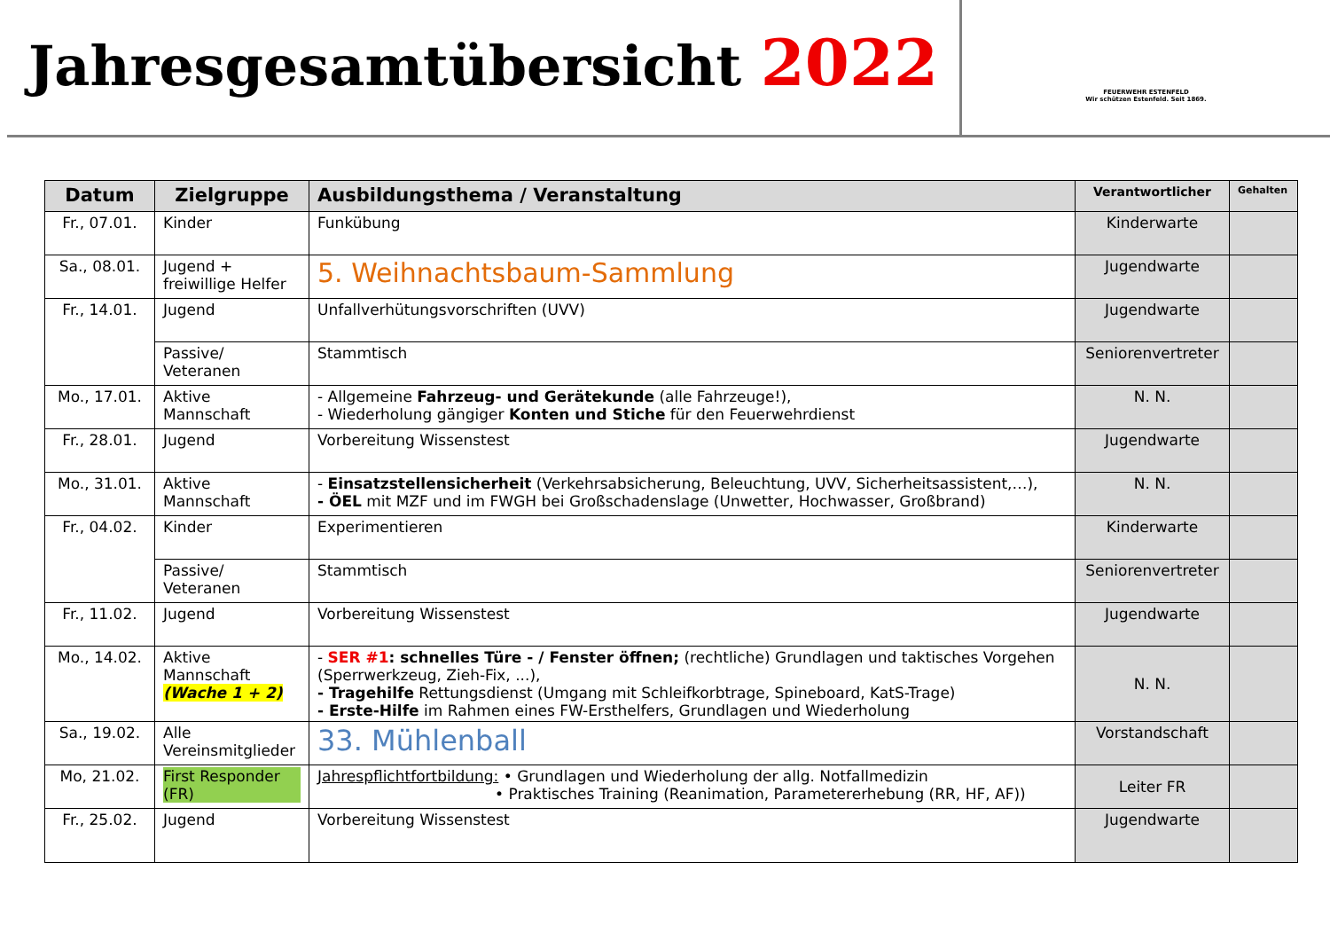Jahresgesamtübersicht 2022
FEUERWEHR ESTENFELD
Wir schützen Estenfeld. Seit 1869.
| Datum | Zielgruppe | Ausbildungsthema / Veranstaltung | Verantwortlicher | Gehalten |
| --- | --- | --- | --- | --- |
| Fr., 07.01. | Kinder | Funkübung | Kinderwarte | |
| Sa., 08.01. | Jugend + freiwillige Helfer | 5. Weihnachtsbaum-Sammlung | Jugendwarte | |
| Fr., 14.01. | Jugend | Unfallverhütungsvorschriften (UVV) | Jugendwarte | |
| | Passive/ Veteranen | Stammtisch | Seniorenvertreter | |
| Mo., 17.01. | Aktive Mannschaft | - Allgemeine Fahrzeug- und Gerätekunde (alle Fahrzeuge!), - Wiederholung gängiger Konten und Stiche für den Feuerwehrdienst | N. N. | |
| Fr., 28.01. | Jugend | Vorbereitung Wissenstest | Jugendwarte | |
| Mo., 31.01. | Aktive Mannschaft | - Einsatzstellensicherheit (Verkehrsabsicherung, Beleuchtung, UVV, Sicherheitsassistent,…), - ÖEL mit MZF und im FWGH bei Großschadenslage (Unwetter, Hochwasser, Großbrand) | N. N. | |
| Fr., 04.02. | Kinder | Experimentieren | Kinderwarte | |
| | Passive/ Veteranen | Stammtisch | Seniorenvertreter | |
| Fr., 11.02. | Jugend | Vorbereitung Wissenstest | Jugendwarte | |
| Mo., 14.02. | Aktive Mannschaft (Wache 1 + 2) | - SER #1 : schnelles Türe - / Fenster öffnen; (rechtliche) Grundlagen und taktisches Vorgehen (Sperrwerkzeug, Zieh-Fix, ...), - Tragehilfe Rettungsdienst (Umgang mit Schleifkorbtrage, Spineboard, KatS-Trage) - Erste-Hilfe im Rahmen eines FW-Ersthelfers, Grundlagen und Wiederholung | N. N. | |
| Sa., 19.02. | Alle Vereinsmitglieder | 33. Mühlenball | Vorstandschaft | |
| Mo, 21.02. | First Responder (FR) | Jahrespflichtfortbildung: • Grundlagen und Wiederholung der allg. Notfallmedizin • Praktisches Training (Reanimation, Parametererhebung (RR, HF, AF)) | Leiter FR | |
| Fr., 25.02. | Jugend | Vorbereitung Wissenstest | Jugendwarte | |